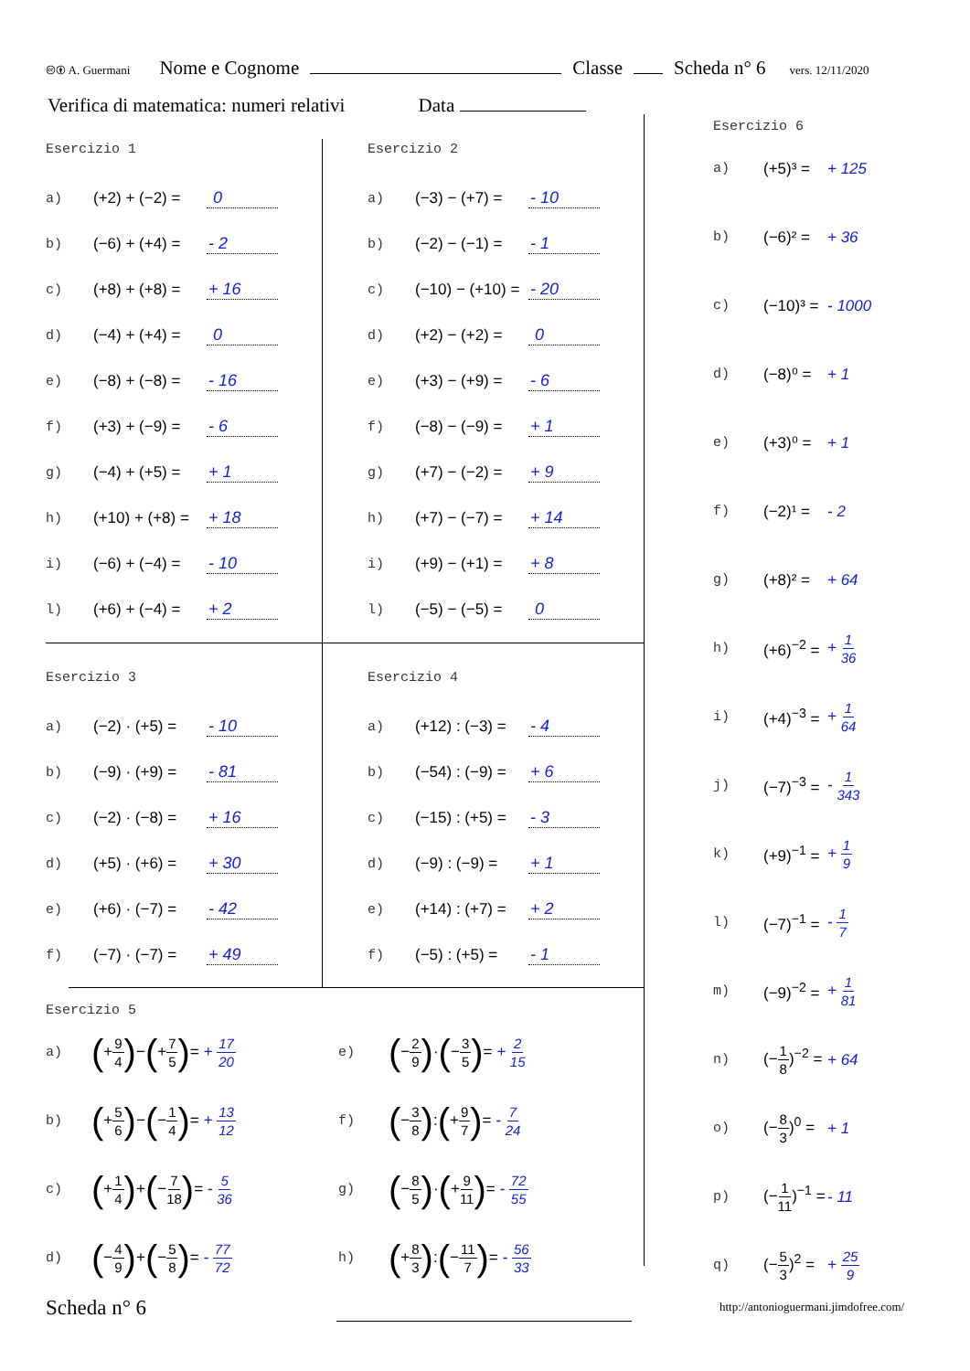🅭🅯 A. Guermani Nome e Cognome Classe Scheda n° 6 vers. 12/11/2020
Verifica di matematica: numeri relativi Data
Esercizio 1
| a) | (+2) + (−2) = | 0 |
| b) | (−6) + (+4) = | - 2 |
| c) | (+8) + (+8) = | + 16 |
| d) | (−4) + (+4) = | 0 |
| e) | (−8) + (−8) = | - 16 |
| f) | (+3) + (−9) = | - 6 |
| g) | (−4) + (+5) = | + 1 |
| h) | (+10) + (+8) = | + 18 |
| i) | (−6) + (−4) = | - 10 |
| l) | (+6) + (−4) = | + 2 |
Esercizio 2
| a) | (−3) − (+7) = | - 10 |
| b) | (−2) − (−1) = | - 1 |
| c) | (−10) − (+10) = | - 20 |
| d) | (+2) − (+2) = | 0 |
| e) | (+3) − (+9) = | - 6 |
| f) | (−8) − (−9) = | + 1 |
| g) | (+7) − (−2) = | + 9 |
| h) | (+7) − (−7) = | + 14 |
| i) | (+9) − (+1) = | + 8 |
| l) | (−5) − (−5) = | 0 |
Esercizio 3
| a) | (−2) · (+5) = | - 10 |
| b) | (−9) · (+9) = | - 81 |
| c) | (−2) · (−8) = | + 16 |
| d) | (+5) · (+6) = | + 30 |
| e) | (+6) · (−7) = | - 42 |
| f) | (−7) · (−7) = | + 49 |
Esercizio 4
| a) | (+12) : (−3) = | - 4 |
| b) | (−54) : (−9) = | + 6 |
| c) | (−15) : (+5) = | - 3 |
| d) | (−9) : (−9) = | + 1 |
| e) | (+14) : (+7) = | + 2 |
| f) | (−5) : (+5) = | - 1 |
Esercizio 5
| a) | ( + 9 4 ) − ( + 7 5 ) = + 17 20 | e) | ( − 2 9 ) · ( − 3 5 ) = + 2 15 |
| b) | ( + 5 6 ) − ( − 1 4 ) = + 13 12 | f) | ( − 3 8 ) : ( + 9 7 ) = - 7 24 |
| c) | ( + 1 4 ) + ( − 7 18 ) = - 5 36 | g) | ( − 8 5 ) · ( + 9 11 ) = - 72 55 |
| d) | ( − 4 9 ) + ( − 5 8 ) = - 77 72 | h) | ( + 8 3 ) : ( − 11 7 ) = - 56 33 |
Esercizio 6
| a) | (+5)³ = | + 125 |
| b) | (−6)² = | + 36 |
| c) | (−10)³ = | - 1000 |
| d) | (−8)⁰ = | + 1 |
| e) | (+3)⁰ = | + 1 |
| f) | (−2)¹ = | - 2 |
| g) | (+8)² = | + 64 |
| h) | (+6)<sup>−2</sup> = | + 1 36 |
| i) | (+4)<sup>−3</sup> = | + 1 64 |
| j) | (−7)<sup>−3</sup> = | - 1 343 |
| k) | (+9)<sup>−1</sup> = | + 1 9 |
| l) | (−7)<sup>−1</sup> = | - 1 7 |
| m) | (−9)<sup>−2</sup> = | + 1 81 |
| n) | (− 1 8 )<sup>−2</sup> = | + 64 |
| o) | (− 8 3 )<sup>0</sup> = | + 1 |
| p) | (− 1 11 )<sup>−1</sup> = | - 11 |
| q) | (− 5 3 )<sup>2</sup> = | + 25 9 |
Scheda n° 6
http://antonioguermani.jimdofree.com/